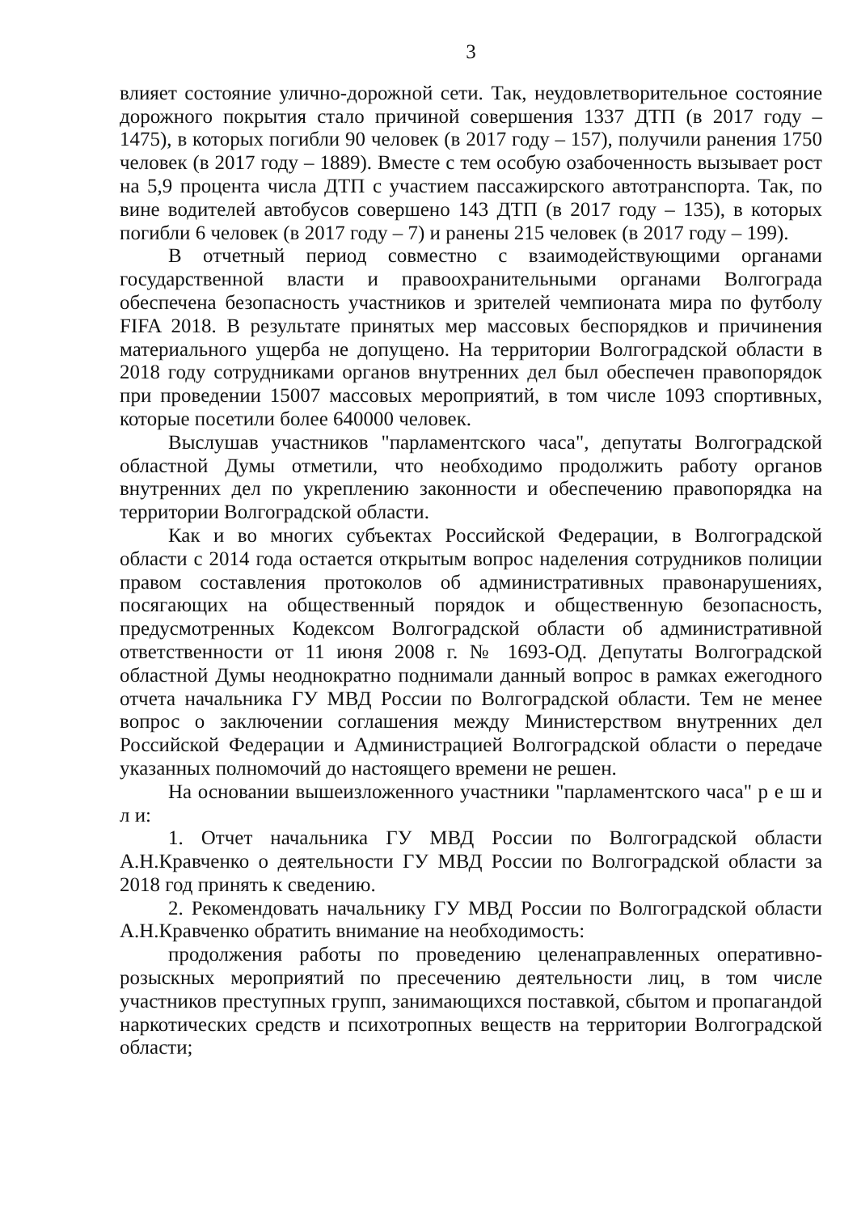3
влияет состояние улично-дорожной сети. Так, неудовлетворительное состояние дорожного покрытия стало причиной совершения 1337 ДТП (в 2017 году – 1475), в которых погибли 90 человек (в 2017 году – 157), получили ранения 1750 человек (в 2017 году – 1889). Вместе с тем особую озабоченность вызывает рост на 5,9 процента числа ДТП с участием пассажирского автотранспорта. Так, по вине водителей автобусов совершено 143 ДТП (в 2017 году – 135), в которых погибли 6 человек (в 2017 году – 7) и ранены 215 человек (в 2017 году – 199).
В отчетный период совместно с взаимодействующими органами государственной власти и правоохранительными органами Волгограда обеспечена безопасность участников и зрителей чемпионата мира по футболу FIFA 2018. В результате принятых мер массовых беспорядков и причинения материального ущерба не допущено. На территории Волгоградской области в 2018 году сотрудниками органов внутренних дел был обеспечен правопорядок при проведении 15007 массовых мероприятий, в том числе 1093 спортивных, которые посетили более 640000 человек.
Выслушав участников "парламентского часа", депутаты Волгоградской областной Думы отметили, что необходимо продолжить работу органов внутренних дел по укреплению законности и обеспечению правопорядка на территории Волгоградской области.
Как и во многих субъектах Российской Федерации, в Волгоградской области с 2014 года остается открытым вопрос наделения сотрудников полиции правом составления протоколов об административных правонарушениях, посягающих на общественный порядок и общественную безопасность, предусмотренных Кодексом Волгоградской области об административной ответственности от 11 июня 2008 г. № 1693-ОД. Депутаты Волгоградской областной Думы неоднократно поднимали данный вопрос в рамках ежегодного отчета начальника ГУ МВД России по Волгоградской области. Тем не менее вопрос о заключении соглашения между Министерством внутренних дел Российской Федерации и Администрацией Волгоградской области о передаче указанных полномочий до настоящего времени не решен.
На основании вышеизложенного участники "парламентского часа" р е ш и л и:
1. Отчет начальника ГУ МВД России по Волгоградской области А.Н.Кравченко о деятельности ГУ МВД России по Волгоградской области за 2018 год принять к сведению.
2. Рекомендовать начальнику ГУ МВД России по Волгоградской области А.Н.Кравченко обратить внимание на необходимость:
продолжения работы по проведению целенаправленных оперативно-розыскных мероприятий по пресечению деятельности лиц, в том числе участников преступных групп, занимающихся поставкой, сбытом и пропагандой наркотических средств и психотропных веществ на территории Волгоградской области;